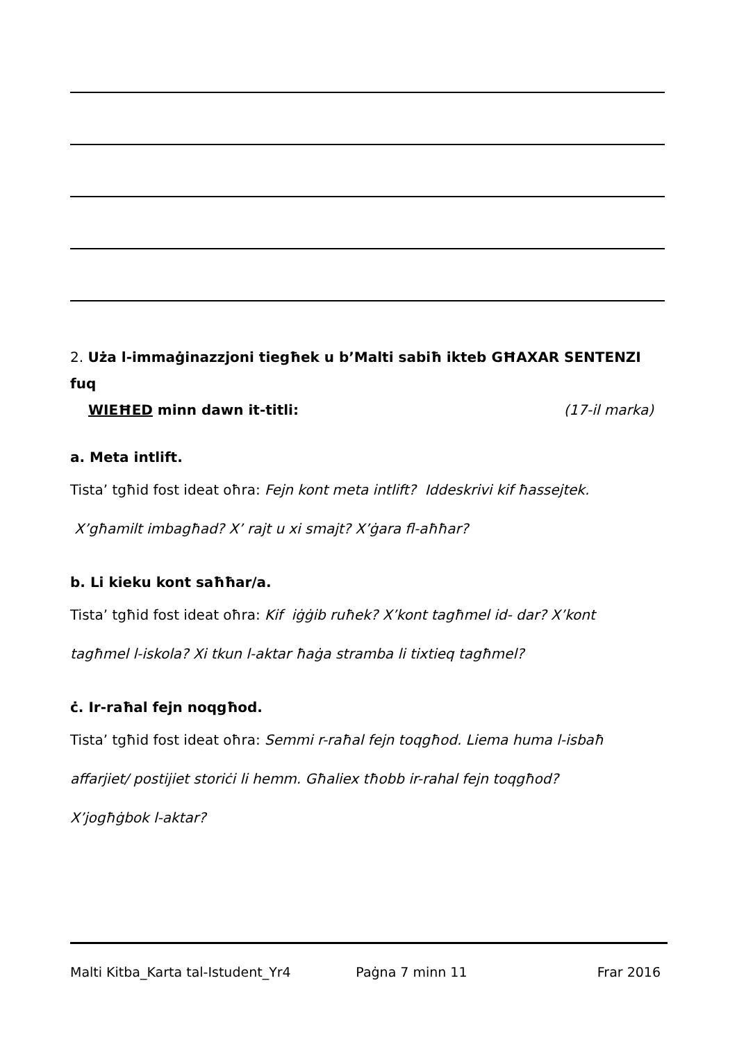2. Użа l-immaġinazzjoni tiegħek u b’Malti sabiħ ikteb GĦAXAR SENTENZI fuq
WIEĦED minn dawn it-titli: (17-il marka)
a. Meta intlift.
Tista’ tgħid fost ideat oħra: Fejn kont meta intlift? Iddeskrivi kif ħassejtek.
X’għamilt imbagħad? X’ rajt u xi smajt? X’ġara fl-aħħar?
b. Li kieku kont saħħar/a.
Tista’ tgħid fost ideat oħra: Kif iġġib ruħek? X’kont tagħmel id- dar? X’kont
tagħmel l-iskola? Xi tkun l-aktar ħaġa stramba li tixtieq tagħmel?
ċ. Ir-raħal fejn noqgħod.
Tista’ tgħid fost ideat oħra: Semmi r-raħal fejn toqgħod. Liema huma l-isbaħ
affarjiet/ postijiet storiċi li hemm. Għaliex tħobb ir-rahal fejn toqgħod?
X’jogħġbok l-aktar?
Malti Kitba_Karta tal-Istudent_Yr4 Paġna 7 minn 11 Frar 2016